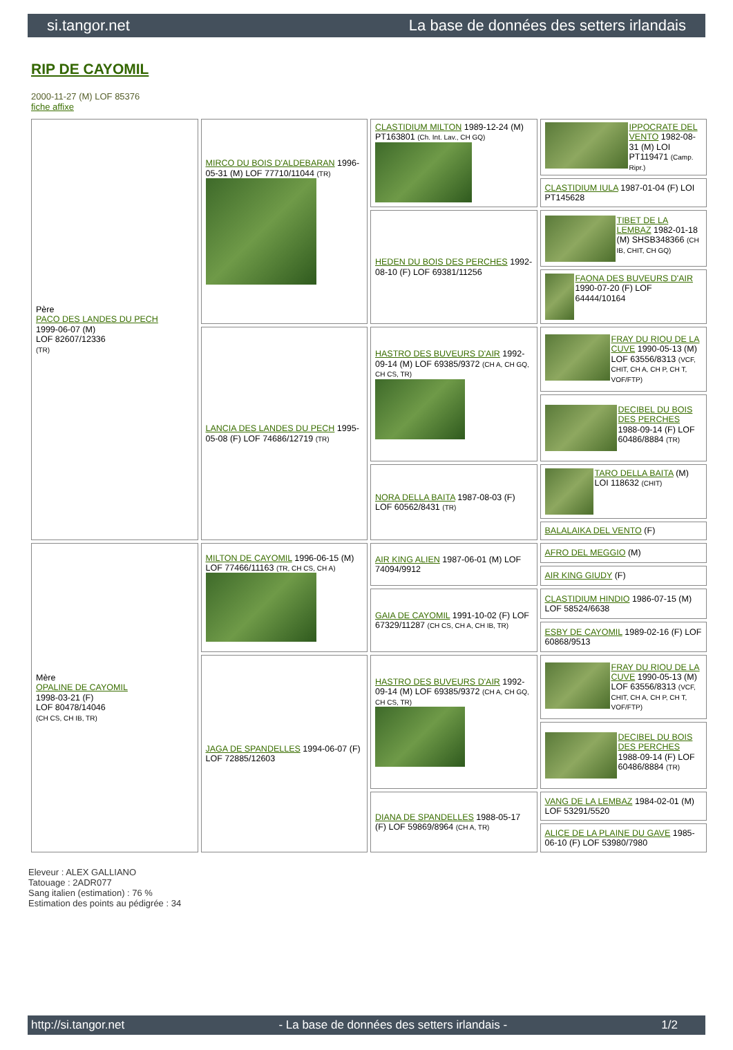si.tangor.net La base de données des setters irlandais
RIP DE CAYOMIL
2000-11-27 (M) LOF 85376
fiche affixe
| Père PACO DES LANDES DU PECH 1999-06-07 (M) LOF 82607/12336 (TR) | MIRCO DU BOIS D'ALDEBARAN 1996-05-31 (M) LOF 77710/11044 (TR) | CLASTIDIUM MILTON 1989-12-24 (M) PT163801 (Ch. Int. Lav., CH GQ) | IPPOCRATE DEL VENTO 1982-08-31 (M) LOI PT119471 (Camp. Ripr.) |
| | | | CLASTIDIUM IULA 1987-01-04 (F) LOI PT145628 |
| | | HEDEN DU BOIS DES PERCHES 1992-08-10 (F) LOF 69381/11256 | TIBET DE LA LEMBAZ 1982-01-18 (M) SHSB348366 (CH IB, CHIT, CH GQ) |
| | | | FAONA DES BUVEURS D'AIR 1990-07-20 (F) LOF 64444/10164 |
| | LANCIA DES LANDES DU PECH 1995-05-08 (F) LOF 74686/12719 (TR) | HASTRO DES BUVEURS D'AIR 1992-09-14 (M) LOF 69385/9372 (CH A, CH GQ, CH CS, TR) | FRAY DU RIOU DE LA CUVE 1990-05-13 (M) LOF 63556/8313 (VCF, CHIT, CH A, CH P, CH T, VOF/FTP) |
| | | | DECIBEL DU BOIS DES PERCHES 1988-09-14 (F) LOF 60486/8884 (TR) |
| | | NORA DELLA BAITA 1987-08-03 (F) LOF 60562/8431 (TR) | TARO DELLA BAITA (M) LOI 118632 (CHIT) |
| | | | BALALAIKA DEL VENTO (F) |
| Mère OPALINE DE CAYOMIL 1998-03-21 (F) LOF 80478/14046 (CH CS, CH IB, TR) | MILTON DE CAYOMIL 1996-06-15 (M) LOF 77466/11163 (TR, CH CS, CH A) | AIR KING ALIEN 1987-06-01 (M) LOF 74094/9912 | AFRO DEL MEGGIO (M) |
| | | | AIR KING GIUDY (F) |
| | | GAIA DE CAYOMIL 1991-10-02 (F) LOF 67329/11287 (CH CS, CH A, CH IB, TR) | CLASTIDIUM HINDIO 1986-07-15 (M) LOF 58524/6638 |
| | | | ESBY DE CAYOMIL 1989-02-16 (F) LOF 60868/9513 |
| | JAGA DE SPANDELLES 1994-06-07 (F) LOF 72885/12603 | HASTRO DES BUVEURS D'AIR 1992-09-14 (M) LOF 69385/9372 (CH A, CH GQ, CH CS, TR) | FRAY DU RIOU DE LA CUVE 1990-05-13 (M) LOF 63556/8313 (VCF, CHIT, CH A, CH P, CH T, VOF/FTP) |
| | | | DECIBEL DU BOIS DES PERCHES 1988-09-14 (F) LOF 60486/8884 (TR) |
| | | DIANA DE SPANDELLES 1988-05-17 (F) LOF 59869/8964 (CH A, TR) | VANG DE LA LEMBAZ 1984-02-01 (M) LOF 53291/5520 |
| | | | ALICE DE LA PLAINE DU GAVE 1985-06-10 (F) LOF 53980/7980 |
Eleveur : ALEX GALLIANO
Tatouage : 2ADR077
Sang italien (estimation) : 76 %
Estimation des points au pédigrée : 34
http://si.tangor.net - La base de données des setters irlandais - 1/2